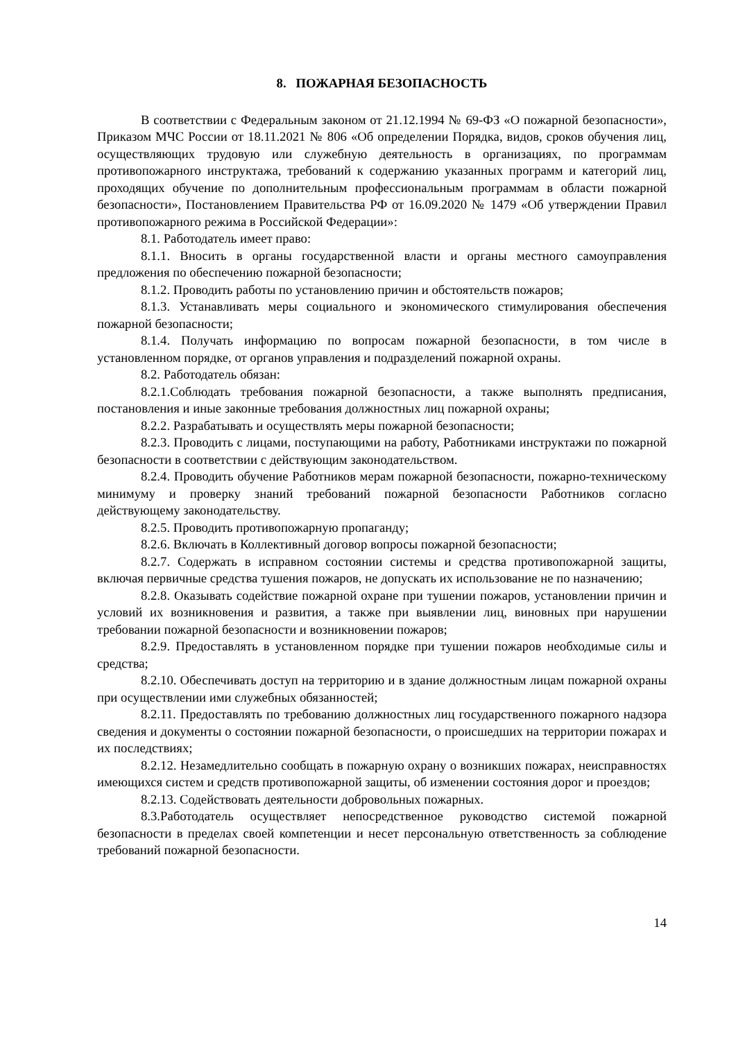8. ПОЖАРНАЯ БЕЗОПАСНОСТЬ
В соответствии с Федеральным законом от 21.12.1994 № 69-ФЗ «О пожарной безопасности», Приказом МЧС России от 18.11.2021 № 806 «Об определении Порядка, видов, сроков обучения лиц, осуществляющих трудовую или служебную деятельность в организациях, по программам противопожарного инструктажа, требований к содержанию указанных программ и категорий лиц, проходящих обучение по дополнительным профессиональным программам в области пожарной безопасности», Постановлением Правительства РФ от 16.09.2020 № 1479 «Об утверждении Правил противопожарного режима в Российской Федерации»:
8.1. Работодатель имеет право:
8.1.1. Вносить в органы государственной власти и органы местного самоуправления предложения по обеспечению пожарной безопасности;
8.1.2. Проводить работы по установлению причин и обстоятельств пожаров;
8.1.3. Устанавливать меры социального и экономического стимулирования обеспечения пожарной безопасности;
8.1.4. Получать информацию по вопросам пожарной безопасности, в том числе в установленном порядке, от органов управления и подразделений пожарной охраны.
8.2. Работодатель обязан:
8.2.1.Соблюдать требования пожарной безопасности, а также выполнять предписания, постановления и иные законные требования должностных лиц пожарной охраны;
8.2.2. Разрабатывать и осуществлять меры пожарной безопасности;
8.2.3. Проводить с лицами, поступающими на работу, Работниками инструктажи по пожарной безопасности в соответствии с действующим законодательством.
8.2.4. Проводить обучение Работников мерам пожарной безопасности, пожарно-техническому минимуму и проверку знаний требований пожарной безопасности Работников согласно действующему законодательству.
8.2.5. Проводить противопожарную пропаганду;
8.2.6. Включать в Коллективный договор вопросы пожарной безопасности;
8.2.7. Содержать в исправном состоянии системы и средства противопожарной защиты, включая первичные средства тушения пожаров, не допускать их использование не по назначению;
8.2.8. Оказывать содействие пожарной охране при тушении пожаров, установлении причин и условий их возникновения и развития, а также при выявлении лиц, виновных при нарушении требовании пожарной безопасности и возникновении пожаров;
8.2.9. Предоставлять в установленном порядке при тушении пожаров необходимые силы и средства;
8.2.10. Обеспечивать доступ на территорию и в здание должностным лицам пожарной охраны при осуществлении ими служебных обязанностей;
8.2.11. Предоставлять по требованию должностных лиц государственного пожарного надзора сведения и документы о состоянии пожарной безопасности, о происшедших на территории пожарах и их последствиях;
8.2.12. Незамедлительно сообщать в пожарную охрану о возникших пожарах, неисправностях имеющихся систем и средств противопожарной защиты, об изменении состояния дорог и проездов;
8.2.13. Содействовать деятельности добровольных пожарных.
8.3.Работодатель осуществляет непосредственное руководство системой пожарной безопасности в пределах своей компетенции и несет персональную ответственность за соблюдение требований пожарной безопасности.
14